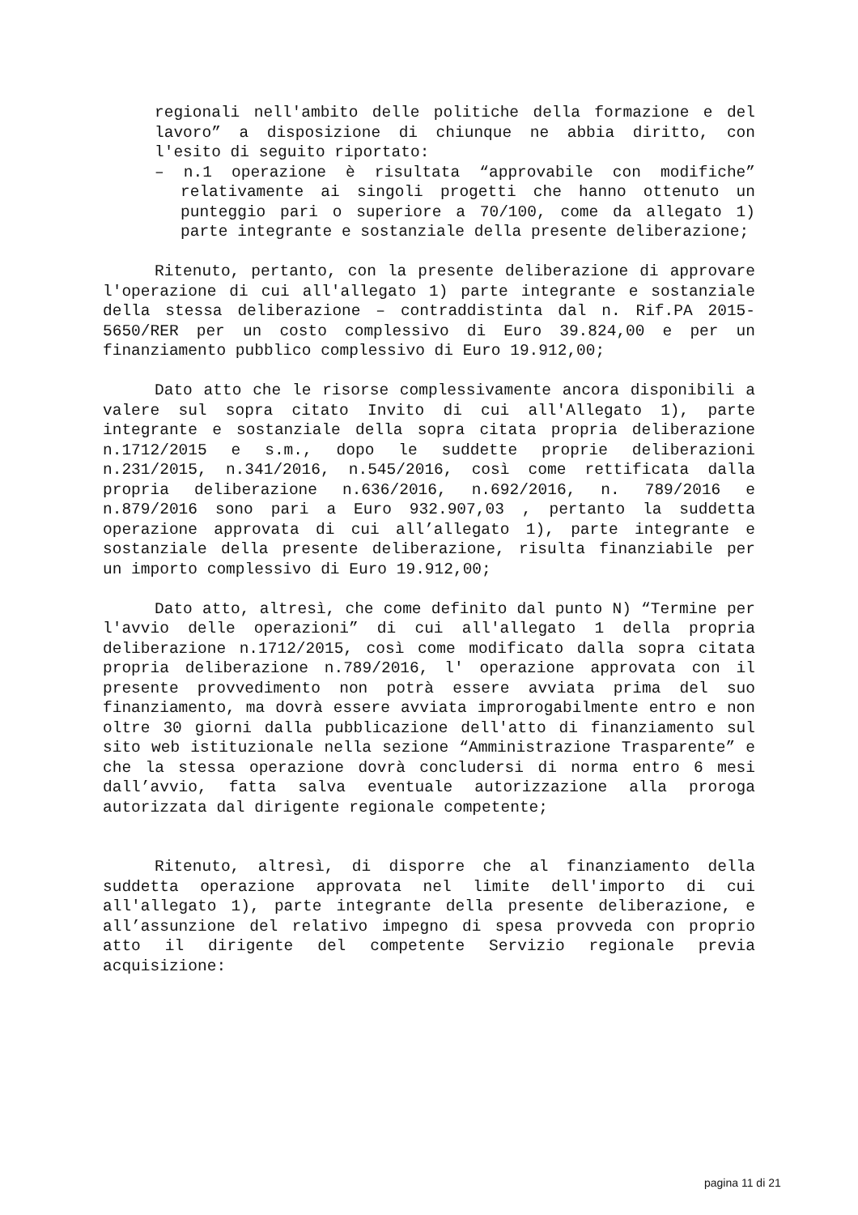regionali nell'ambito delle politiche della formazione e del lavoro” a disposizione di chiunque ne abbia diritto, con l'esito di seguito riportato:
– n.1 operazione è risultata “approvabile con modifiche” relativamente ai singoli progetti che hanno ottenuto un punteggio pari o superiore a 70/100, come da allegato 1) parte integrante e sostanziale della presente deliberazione;
Ritenuto, pertanto, con la presente deliberazione di approvare l'operazione di cui all'allegato 1) parte integrante e sostanziale della stessa deliberazione – contraddistinta dal n. Rif.PA 2015-5650/RER per un costo complessivo di Euro 39.824,00 e per un finanziamento pubblico complessivo di Euro 19.912,00;
Dato atto che le risorse complessivamente ancora disponibili a valere sul sopra citato Invito di cui all'Allegato 1), parte integrante e sostanziale della sopra citata propria deliberazione n.1712/2015 e s.m., dopo le suddette proprie deliberazioni n.231/2015, n.341/2016, n.545/2016, così come rettificata dalla propria deliberazione n.636/2016, n.692/2016, n. 789/2016 e n.879/2016 sono pari a Euro 932.907,03 , pertanto la suddetta operazione approvata di cui all’allegato 1), parte integrante e sostanziale della presente deliberazione, risulta finanziabile per un importo complessivo di Euro 19.912,00;
Dato atto, altresì, che come definito dal punto N) “Termine per l'avvio delle operazioni” di cui all'allegato 1 della propria deliberazione n.1712/2015, così come modificato dalla sopra citata propria deliberazione n.789/2016, l' operazione approvata con il presente provvedimento non potrà essere avviata prima del suo finanziamento, ma dovrà essere avviata improrogabilmente entro e non oltre 30 giorni dalla pubblicazione dell'atto di finanziamento sul sito web istituzionale nella sezione “Amministrazione Trasparente” e che la stessa operazione dovrà concludersi di norma entro 6 mesi dall’avvio, fatta salva eventuale autorizzazione alla proroga autorizzata dal dirigente regionale competente;
Ritenuto, altresì, di disporre che al finanziamento della suddetta operazione approvata nel limite dell'importo di cui all'allegato 1), parte integrante della presente deliberazione, e all’assunzione del relativo impegno di spesa provveda con proprio atto il dirigente del competente Servizio regionale previa acquisizione:
pagina 11 di 21